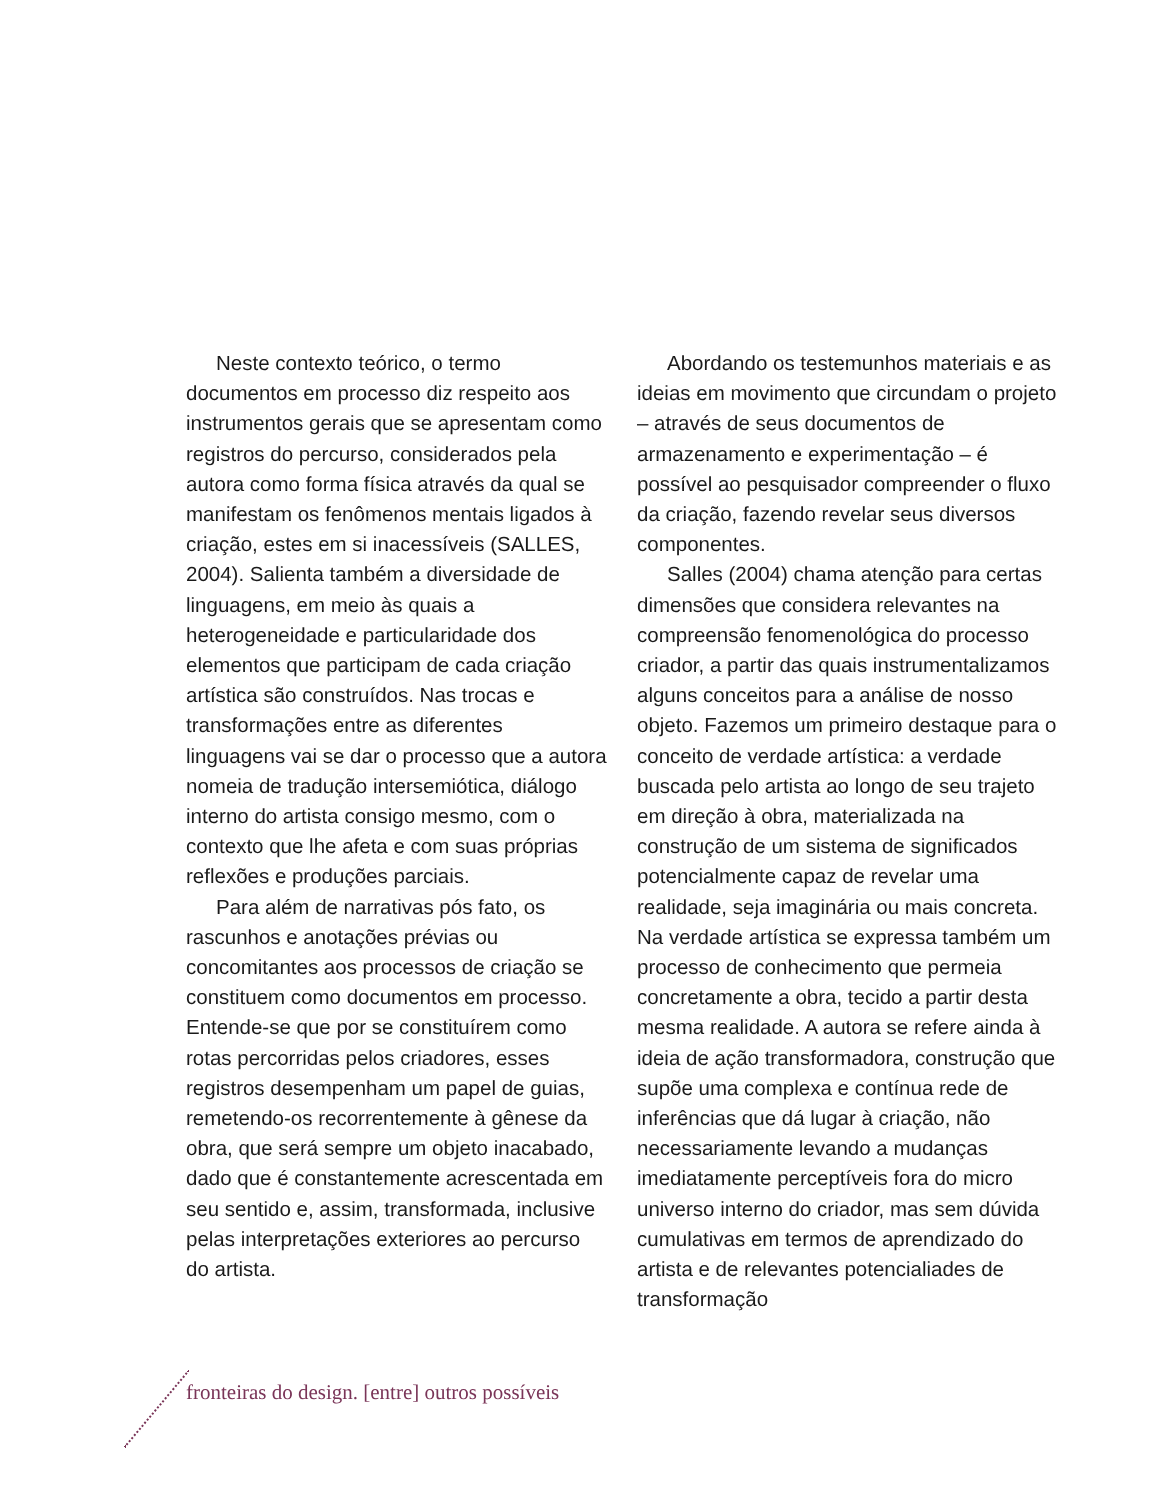Neste contexto teórico, o termo documentos em processo diz respeito aos instrumentos gerais que se apresentam como registros do percurso, considerados pela autora como forma física através da qual se manifestam os fenômenos mentais ligados à criação, estes em si inacessíveis (SALLES, 2004). Salienta também a diversidade de linguagens, em meio às quais a heterogeneidade e particularidade dos elementos que participam de cada criação artística são construídos. Nas trocas e transformações entre as diferentes linguagens vai se dar o processo que a autora nomeia de tradução intersemiótica, diálogo interno do artista consigo mesmo, com o contexto que lhe afeta e com suas próprias reflexões e produções parciais.
Para além de narrativas pós fato, os rascunhos e anotações prévias ou concomitantes aos processos de criação se constituem como documentos em processo. Entende-se que por se constituírem como rotas percorridas pelos criadores, esses registros desempenham um papel de guias, remetendo-os recorrentemente à gênese da obra, que será sempre um objeto inacabado, dado que é constantemente acrescentada em seu sentido e, assim, transformada, inclusive pelas interpretações exteriores ao percurso do artista.
Abordando os testemunhos materiais e as ideias em movimento que circundam o projeto – através de seus documentos de armazenamento e experimentação – é possível ao pesquisador compreender o fluxo da criação, fazendo revelar seus diversos componentes.
Salles (2004) chama atenção para certas dimensões que considera relevantes na compreensão fenomenológica do processo criador, a partir das quais instrumentalizamos alguns conceitos para a análise de nosso objeto. Fazemos um primeiro destaque para o conceito de verdade artística: a verdade buscada pelo artista ao longo de seu trajeto em direção à obra, materializada na construção de um sistema de significados potencialmente capaz de revelar uma realidade, seja imaginária ou mais concreta. Na verdade artística se expressa também um processo de conhecimento que permeia concretamente a obra, tecido a partir desta mesma realidade. A autora se refere ainda à ideia de ação transformadora, construção que supõe uma complexa e contínua rede de inferências que dá lugar à criação, não necessariamente levando a mudanças imediatamente perceptíveis fora do micro universo interno do criador, mas sem dúvida cumulativas em termos de aprendizado do artista e de relevantes potencialiades de transformação
fronteiras do design. [entre] outros possíveis